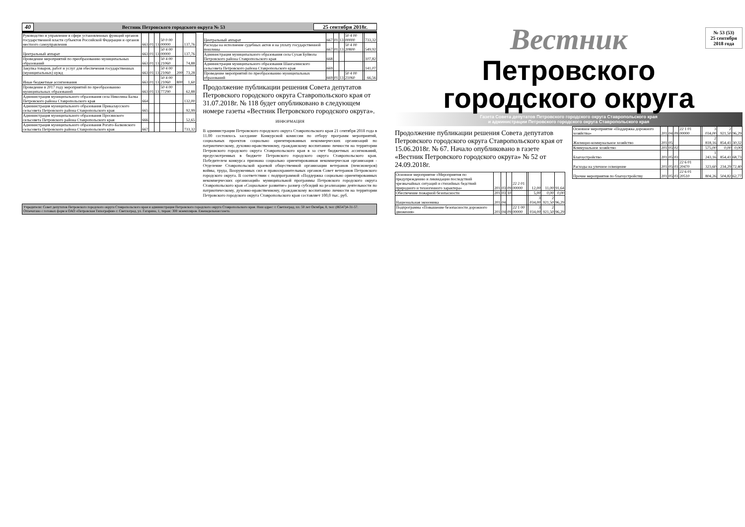40 Вестник Петровского городского округа № 53 25 сентября 2018г.
| Руководство и управление в сфере установленных функций органов государственной власти субъектов Российской Федерации и органов местного самоуправления | 663 | 01 | 13 | 50 0 00 00000 | | 137,76 |
| Центральный аппарат | 663 | 01 | 13 | 50 4 00 00000 | | 137,76 |
| Проведение мероприятий по преобразованию муниципальных образований | 663 | 01 | 13 | 50 4 00 21060 | | 74,88 |
| Закупка товаров, работ и услуг для обеспечения государственных (муниципальных) нужд | 663 | 01 | 13 | 50 4 00 21060 | 200 | 73,28 |
| Иные бюджетные ассигнования | 663 | 01 | 13 | 50 4 00 21060 | 800 | 1,60 |
| Проведение в 2017 году мероприятий по преобразованию муниципальных образований | 663 | 01 | 13 | 50 4 00 77290 | | 62,88 |
| Администрация муниципального образования села Николина Балка Петровского района Ставропольского края | 664 | | | | | 132,00 |
| Администрация муниципального образования Прикалаусского сельсовета Петровского района Ставропольского края | 665 | | | | | 92,99 |
| Администрация муниципального образования Просянского сельсовета Петровского района Ставропольского края | 666 | | | | | 52,65 |
| Администрация муниципального образования Рогато-Балковского сельсовета Петровского района Ставропольского края | 667 | | | | | 733,32 |
| Центральный аппарат | 667 | 01 | 13 | 50 4 00 00000 | | 733,32 |
| Расходы на исполнение судебных актов и на уплату государственной пошлины | 667 | 01 | 13 | 50 4 00 20800 | | 549,92 |
| Администрация муниципального образования села Сухая Буйвола Петровского района Ставропольского края | 668 | | | | | 107,82 |
| Администрация муниципального образования Шангалинского сельсовета Петровского района Ставропольского края | 669 | | | | | 141,07 |
| Проведение мероприятий по преобразованию муниципальных образований | 669 | 01 | 13 | 50 4 00 21060 | | 66,56 |
Продолжение публикации решения Совета депутатов Петровского городского округа Ставропольского края от 31.07.2018г. № 118 будет опубликовано в следующем номере газеты «Вестник Петровского городского округа».
ИНФОРМАЦИЯ
В администрации Петровского городского округа Ставропольского края 21 сентября 2018 года в 11.00 состоялось заседание Конкурсной комиссии по отбору программ мероприятий, социальных проектов социально ориентированных некоммерческих организаций по патриотическому, духовно-нравственному, гражданскому воспитанию личности на территории Петровского городского округа Ставропольского края в за счет бюджетных ассигнований, предусмотренных в бюджете Петровского городского округа Ставропольского края. Победителем конкурса признана социально ориентированная некоммерческая организация - Отделение Ставропольской краевой общественной организации ветеранов (пенсионеров) войны, труда, Вооруженных сил и правоохранительных органов Совет ветеранов Петровского городского округа. В соответствии с подпрограммой «Поддержка социально ориентированных некоммерческих организаций» муниципальной программы Петровского городского округа Ставропольского края «Социальное развитие» размер субсидий на реализацию деятельности по патриотическому, духовно-нравственному, гражданскому воспитанию личности на территории Петровского городского округа Ставропольского края составляет 100,0 тыс. руб.
Учредители: Совет депутатов Петровского городского округа Ставропольского края и администрация Петровского городского округа Ставропольского края. Наш адрес: г. Светлоград, пл. 50 лет Октября, 8, тел: (86547)4-31-57. Отпечатано с готовых форм в ОАО «Петровская Типография» г. Светлоград, ул. Гагарина, 1, тираж: 300 экземпляров. Еженедельная газета.
№ 53 (53)
25 сентября
2018 года
Вестник
Петровского
городского округа
Газета Совета депутатов Петровского городского округа Ставропольского края
и администрации Петровского городского округа Ставропольского края
Продолжение публикации решения Совета депутатов Петровского городского округа Ставропольского края от 15.06.2018г. № 67. Начало опубликовано в газете «Вестник Петровского городского округа» № 52 от 24.09.2018г.
| Основное мероприятие «Мероприятия по предупреждению и ликвидации последствий чрезвычайных ситуаций и стихийных бедствий природного и техногенного характера» | 201 | 03 | 09 | 22 2 01 00000 | | 12,00 | 11,00 | 91,64 |
| Обеспечение пожарной безопасности | 201 | 03 | 10 | | | 5,00 | 0,00 | 0,00 |
| Национальная экономика | 201 | 04 | | | | 3 034,00 | 2 921,50 | 96,29 |
| Подпрограмма «Повышение безопасности дорожного движения» | 201 | 04 | 09 | 22 1 00 00000 | | 3 034,00 | 2 921,50 | 96,29 |
| Основное мероприятие «Поддержка дорожного хозяйства» | 201 | 04 | 09 | 22 1 01 00000 | | 3 034,00 | 2 921,50 | 96,29 |
| Жилищно-коммунальное хозяйство | 201 | 05 | | | | 2 818,16 | 854,41 | 30,32 |
| Коммунальное хозяйство | 201 | 05 | 02 | | | 575,00 | 0,00 | 0,00 |
| Благоустройство | 201 | 05 | 03 | | | 1 243,16 | 854,41 | 68,73 |
| Расходы на уличное освещение | 201 | 05 | 03 | 22 6 01 20470 | | 323,60 | 234,29 | 72,40 |
| Прочие мероприятия по благоустройству | 201 | 05 | 03 | 22 6 01 20510 | | 804,26 | 504,82 | 62,77 |